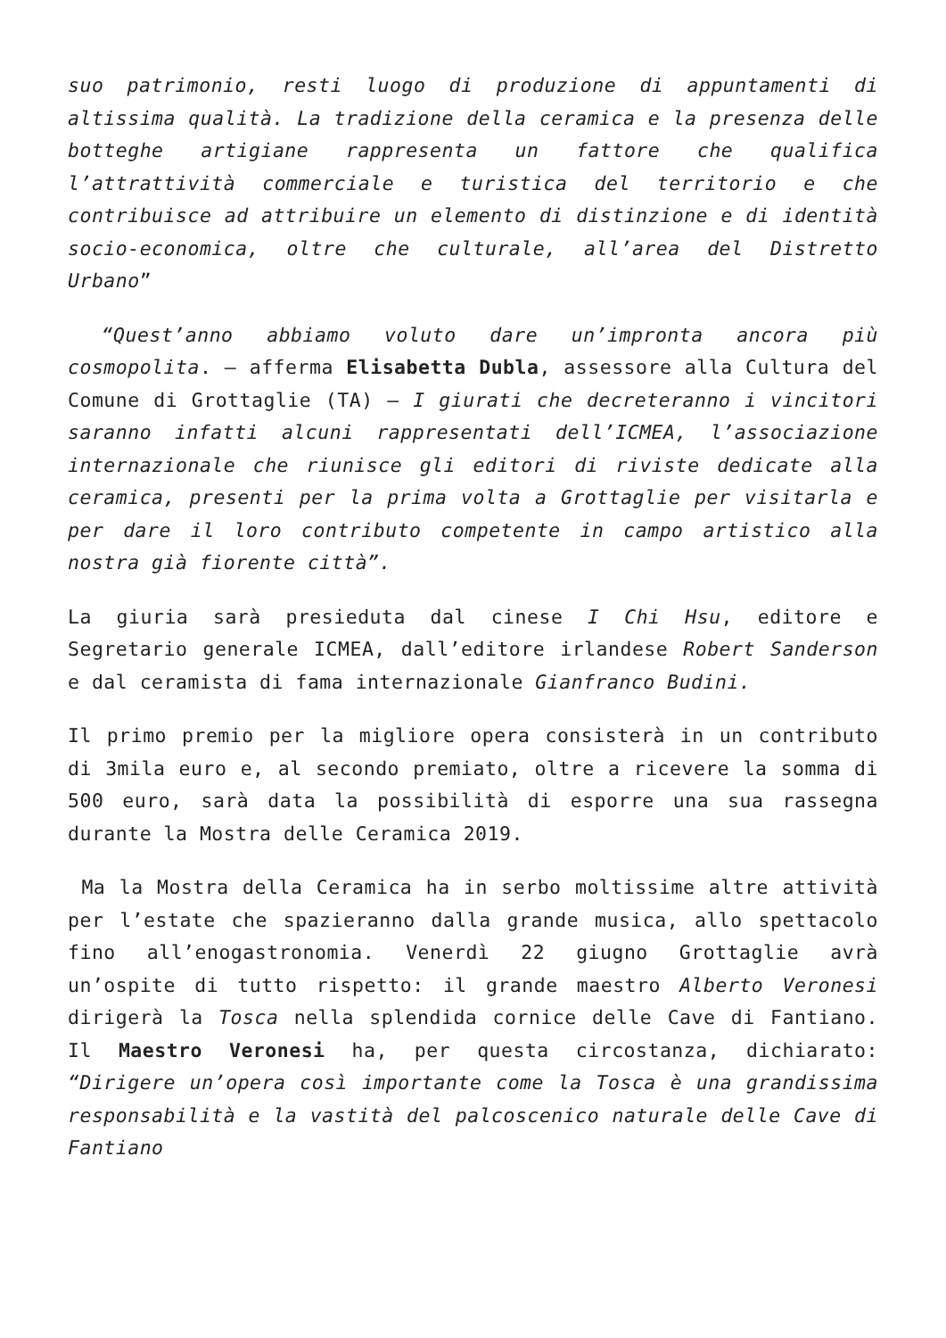suo patrimonio, resti luogo di produzione di appuntamenti di altissima qualità. La tradizione della ceramica e la presenza delle botteghe artigiane rappresenta un fattore che qualifica l’attrattività commerciale e turistica del territorio e che contribuisce ad attribuire un elemento di distinzione e di identità socio-economica, oltre che culturale, all’area del Distretto Urbano”
“Quest’anno abbiamo voluto dare un’impronta ancora più cosmopolita. – afferma Elisabetta Dubla, assessore alla Cultura del Comune di Grottaglie (TA) – I giurati che decreteranno i vincitori saranno infatti alcuni rappresentati dell’ICMEA, l’associazione internazionale che riunisce gli editori di riviste dedicate alla ceramica, presenti per la prima volta a Grottaglie per visitarla e per dare il loro contributo competente in campo artistico alla nostra già fiorente città”.
La giuria sarà presieduta dal cinese I Chi Hsu, editore e Segretario generale ICMEA, dall’editore irlandese Robert Sanderson e dal ceramista di fama internazionale Gianfranco Budini.
Il primo premio per la migliore opera consisterà in un contributo di 3mila euro e, al secondo premiato, oltre a ricevere la somma di 500 euro, sarà data la possibilità di esporre una sua rassegna durante la Mostra delle Ceramica 2019.
Ma la Mostra della Ceramica ha in serbo moltissime altre attività per l’estate che spazieranno dalla grande musica, allo spettacolo fino all’enogastronomia. Venerdì 22 giugno Grottaglie avrà un’ospite di tutto rispetto: il grande maestro Alberto Veronesi dirigerà la Tosca nella splendida cornice delle Cave di Fantiano. Il Maestro Veronesi ha, per questa circostanza, dichiarato: “Dirigere un’opera così importante come la Tosca è una grandissima responsabilità e la vastità del palcoscenico naturale delle Cave di Fantiano